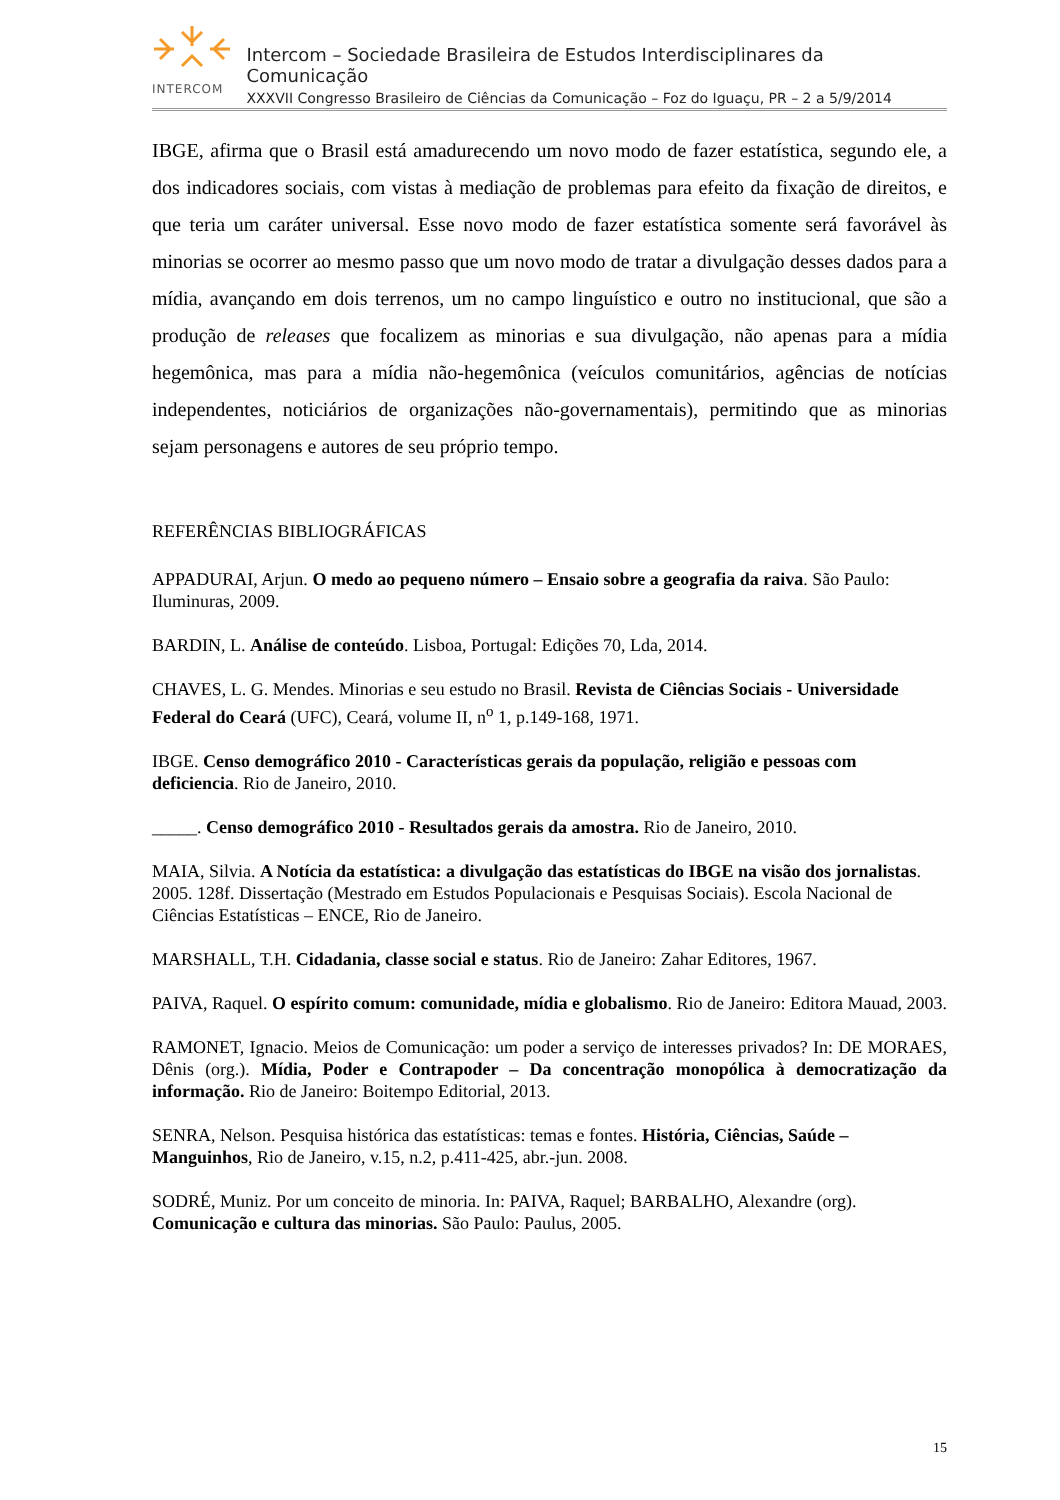INTERCOM
Intercom – Sociedade Brasileira de Estudos Interdisciplinares da Comunicação
XXXVII Congresso Brasileiro de Ciências da Comunicação – Foz do Iguaçu, PR – 2 a 5/9/2014
IBGE, afirma que o Brasil está amadurecendo um novo modo de fazer estatística, segundo ele, a dos indicadores sociais, com vistas à mediação de problemas para efeito da fixação de direitos, e que teria um caráter universal. Esse novo modo de fazer estatística somente será favorável às minorias se ocorrer ao mesmo passo que um novo modo de tratar a divulgação desses dados para a mídia, avançando em dois terrenos, um no campo linguístico e outro no institucional, que são a produção de releases que focalizem as minorias e sua divulgação, não apenas para a mídia hegemônica, mas para a mídia não-hegemônica (veículos comunitários, agências de notícias independentes, noticiários de organizações não-governamentais), permitindo que as minorias sejam personagens e autores de seu próprio tempo.
REFERÊNCIAS BIBLIOGRÁFICAS
APPADURAI, Arjun. O medo ao pequeno número – Ensaio sobre a geografia da raiva. São Paulo: Iluminuras, 2009.
BARDIN, L. Análise de conteúdo. Lisboa, Portugal: Edições 70, Lda, 2014.
CHAVES, L. G. Mendes. Minorias e seu estudo no Brasil. Revista de Ciências Sociais - Universidade Federal do Ceará (UFC), Ceará, volume II, n<sup>o</sup> 1, p.149-168, 1971.
IBGE. Censo demográfico 2010 - Características gerais da população, religião e pessoas com deficiencia. Rio de Janeiro, 2010.
_____. Censo demográfico 2010 - Resultados gerais da amostra. Rio de Janeiro, 2010.
MAIA, Silvia. A Notícia da estatística: a divulgação das estatísticas do IBGE na visão dos jornalistas. 2005. 128f. Dissertação (Mestrado em Estudos Populacionais e Pesquisas Sociais). Escola Nacional de Ciências Estatísticas – ENCE, Rio de Janeiro.
MARSHALL, T.H. Cidadania, classe social e status. Rio de Janeiro: Zahar Editores, 1967.
PAIVA, Raquel. O espírito comum: comunidade, mídia e globalismo. Rio de Janeiro: Editora Mauad, 2003.
RAMONET, Ignacio. Meios de Comunicação: um poder a serviço de interesses privados? In: DE MORAES, Dênis (org.). Mídia, Poder e Contrapoder – Da concentração monopólica à democratização da informação. Rio de Janeiro: Boitempo Editorial, 2013.
SENRA, Nelson. Pesquisa histórica das estatísticas: temas e fontes. História, Ciências, Saúde – Manguinhos, Rio de Janeiro, v.15, n.2, p.411-425, abr.-jun. 2008.
SODRÉ, Muniz. Por um conceito de minoria. In: PAIVA, Raquel; BARBALHO, Alexandre (org). Comunicação e cultura das minorias. São Paulo: Paulus, 2005.
15